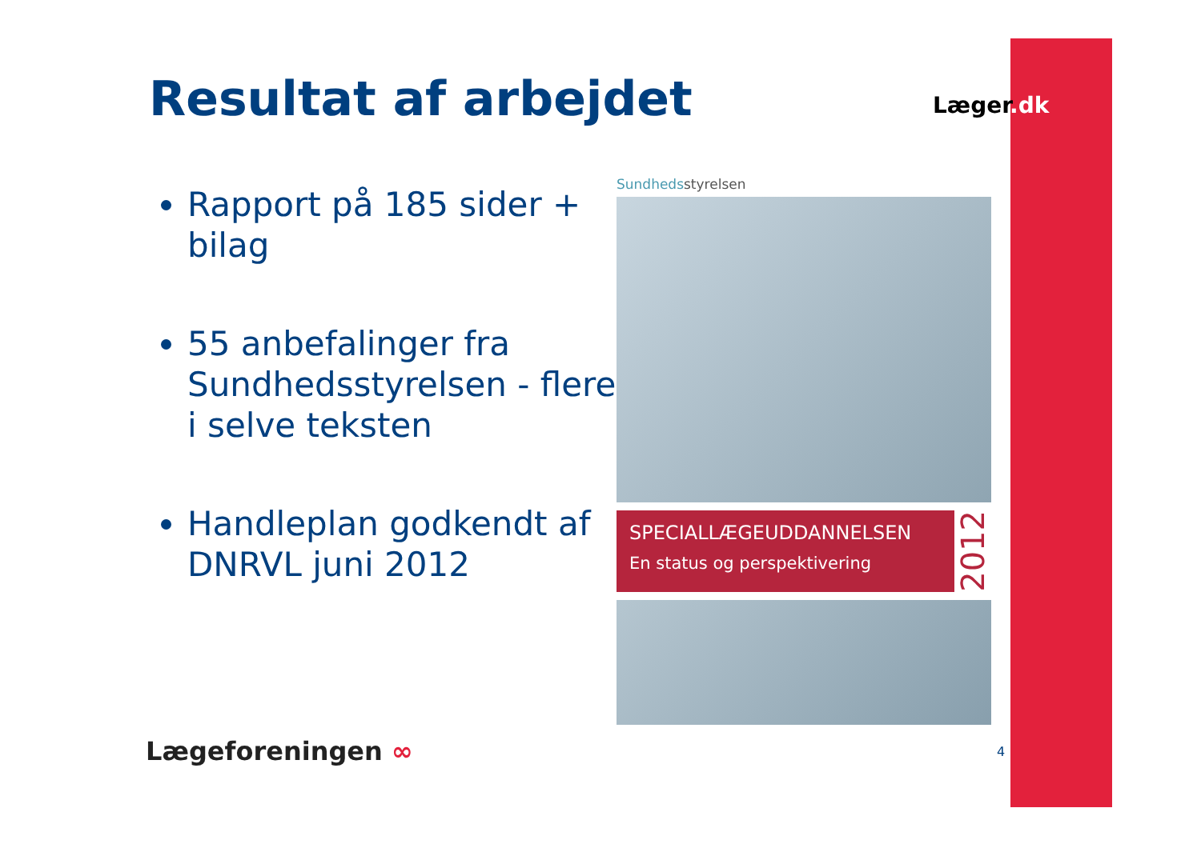Resultat af arbejdet Læger.dk
Rapport på 185 sider + bilag
55 anbefalinger fra Sundhedsstyrelsen - flere i selve teksten
Handleplan godkendt af DNRVL juni 2012
Sundhedsstyrelsen
SPECIALLÆGEUDDANNELSEN
En status og perspektivering
2012
Lægeforeningen ∞ 4